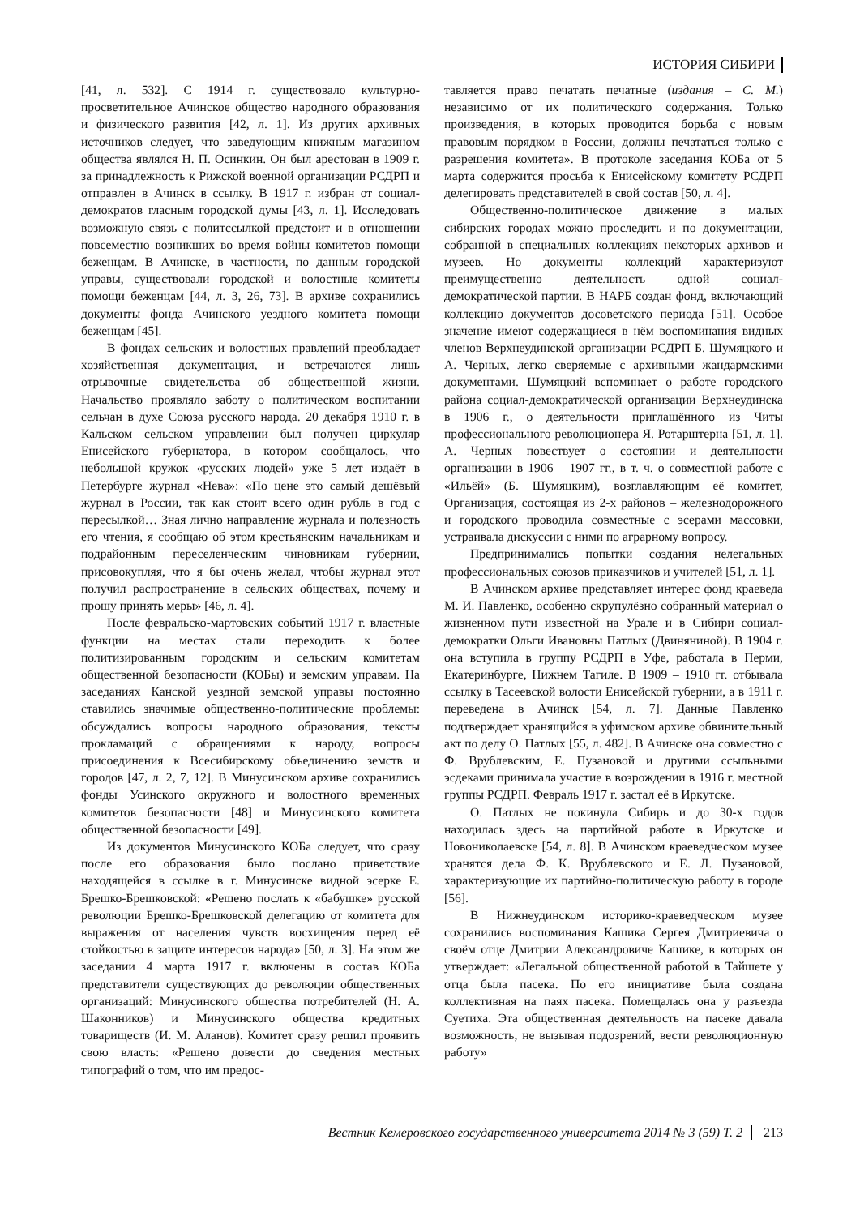ИСТОРИЯ СИБИРИ
[41, л. 532]. С 1914 г. существовало культурно-просветительное Ачинское общество народного образования и физического развития [42, л. 1]. Из других архивных источников следует, что заведующим книжным магазином общества являлся Н. П. Осинкин. Он был арестован в 1909 г. за принадлежность к Рижской военной организации РСДРП и отправлен в Ачинск в ссылку. В 1917 г. избран от социал-демократов гласным городской думы [43, л. 1]. Исследовать возможную связь с политссылкой предстоит и в отношении повсеместно возникших во время войны комитетов помощи беженцам. В Ачинске, в частности, по данным городской управы, существовали городской и волостные комитеты помощи беженцам [44, л. 3, 26, 73]. В архиве сохранились документы фонда Ачинского уездного комитета помощи беженцам [45].
В фондах сельских и волостных правлений преобладает хозяйственная документация, и встречаются лишь отрывочные свидетельства об общественной жизни. Начальство проявляло заботу о политическом воспитании сельчан в духе Союза русского народа. 20 декабря 1910 г. в Кальском сельском управлении был получен циркуляр Енисейского губернатора, в котором сообщалось, что небольшой кружок «русских людей» уже 5 лет издаёт в Петербурге журнал «Нева»: «По цене это самый дешёвый журнал в России, так как стоит всего один рубль в год с пересылкой… Зная лично направление журнала и полезность его чтения, я сообщаю об этом крестьянским начальникам и подрайонным переселенческим чиновникам губернии, присовокупляя, что я бы очень желал, чтобы журнал этот получил распространение в сельских обществах, почему и прошу принять меры» [46, л. 4].
После февральско-мартовских событий 1917 г. властные функции на местах стали переходить к более политизированным городским и сельским комитетам общественной безопасности (КОБы) и земским управам. На заседаниях Канской уездной земской управы постоянно ставились значимые общественно-политические проблемы: обсуждались вопросы народного образования, тексты прокламаций с обращениями к народу, вопросы присоединения к Всесибирскому объединению земств и городов [47, л. 2, 7, 12]. В Минусинском архиве сохранились фонды Усинского окружного и волостного временных комитетов безопасности [48] и Минусинского комитета общественной безопасности [49].
Из документов Минусинского КОБа следует, что сразу после его образования было послано приветствие находящейся в ссылке в г. Минусинске видной эсерке Е. Брешко-Брешковской: «Решено послать к «бабушке» русской революции Брешко-Брешковской делегацию от комитета для выражения от населения чувств восхищения перед её стойкостью в защите интересов народа» [50, л. 3]. На этом же заседании 4 марта 1917 г. включены в состав КОБа представители существующих до революции общественных организаций: Минусинского общества потребителей (Н. А. Шаконников) и Минусинского общества кредитных товариществ (И. М. Аланов). Комитет сразу решил проявить свою власть: «Решено довести до сведения местных типографий о том, что им предос-
тавляется право печатать печатные (издания – С. М.) независимо от их политического содержания. Только произведения, в которых проводится борьба с новым правовым порядком в России, должны печататься только с разрешения комитета». В протоколе заседания КОБа от 5 марта содержится просьба к Енисейскому комитету РСДРП делегировать представителей в свой состав [50, л. 4].
Общественно-политическое движение в малых сибирских городах можно проследить и по документации, собранной в специальных коллекциях некоторых архивов и музеев. Но документы коллекций характеризуют преимущественно деятельность одной социал-демократической партии. В НАРБ создан фонд, включающий коллекцию документов досоветского периода [51]. Особое значение имеют содержащиеся в нём воспоминания видных членов Верхнеудинской организации РСДРП Б. Шумяцкого и А. Черных, легко сверяемые с архивными жандармскими документами. Шумяцкий вспоминает о работе городского района социал-демократической организации Верхнеудинска в 1906 г., о деятельности приглашённого из Читы профессионального революционера Я. Ротарштерна [51, л. 1]. А. Черных повествует о состоянии и деятельности организации в 1906 – 1907 гг., в т. ч. о совместной работе с «Ильёй» (Б. Шумяцким), возглавляющим её комитет, Организация, состоящая из 2-х районов – железнодорожного и городского проводила совместные с эсерами массовки, устраивала дискуссии с ними по аграрному вопросу.
Предпринимались попытки создания нелегальных профессиональных союзов приказчиков и учителей [51, л. 1].
В Ачинском архиве представляет интерес фонд краеведа М. И. Павленко, особенно скрупулёзно собранный материал о жизненном пути известной на Урале и в Сибири социал-демократки Ольги Ивановны Патлых (Двиняниной). В 1904 г. она вступила в группу РСДРП в Уфе, работала в Перми, Екатеринбурге, Нижнем Тагиле. В 1909 – 1910 гг. отбывала ссылку в Тасеевской волости Енисейской губернии, а в 1911 г. переведена в Ачинск [54, л. 7]. Данные Павленко подтверждает хранящийся в уфимском архиве обвинительный акт по делу О. Патлых [55, л. 482]. В Ачинске она совместно с Ф. Врублевским, Е. Пузановой и другими ссыльными эсдеками принимала участие в возрождении в 1916 г. местной группы РСДРП. Февраль 1917 г. застал её в Иркутске.
О. Патлых не покинула Сибирь и до 30-х годов находилась здесь на партийной работе в Иркутске и Новониколаевске [54, л. 8]. В Ачинском краеведческом музее хранятся дела Ф. К. Врублевского и Е. Л. Пузановой, характеризующие их партийно-политическую работу в городе [56].
В Нижнеудинском историко-краеведческом музее сохранились воспоминания Кашика Сергея Дмитриевича о своём отце Дмитрии Александровиче Кашике, в которых он утверждает: «Легальной общественной работой в Тайшете у отца была пасека. По его инициативе была создана коллективная на паях пасека. Помещалась она у разъезда Суетиха. Эта общественная деятельность на пасеке давала возможность, не вызывая подозрений, вести революционную работу»
Вестник Кемеровского государственного университета 2014 № 3 (59) Т. 2 213